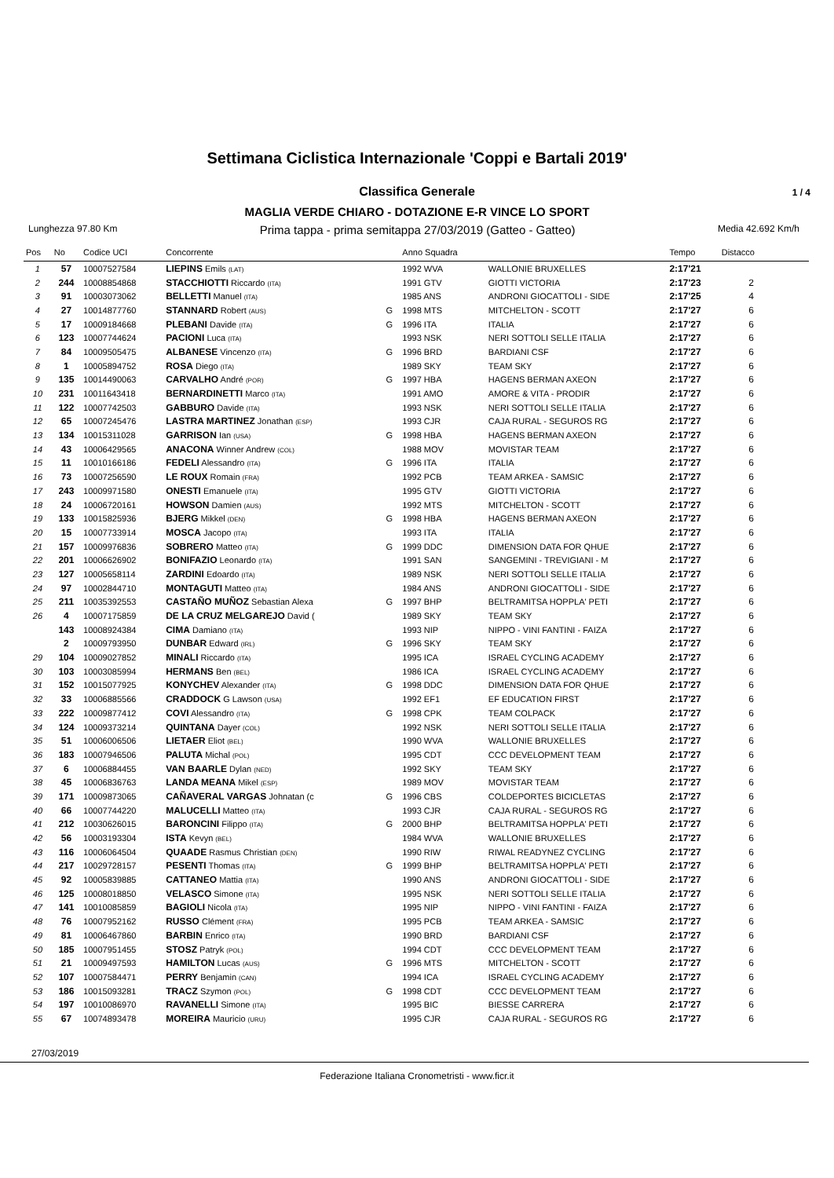Settimana Ciclistica Internazionale 'Coppi e Bartali 2019'
Classifica Generale 1 / 4
MAGLIA VERDE CHIARO - DOTAZIONE E-R VINCE LO SPORT
Lunghezza 97.80 Km
Prima tappa - prima semitappa 27/03/2019 (Gatteo - Gatteo)
Media 42.692 Km/h
| Pos | No | Codice UCI | Concorrente | | Anno Squadra | | Tempo | Distacco |
| --- | --- | --- | --- | --- | --- | --- | --- | --- |
| 1 | 57 | 10007527584 | LIEPINS Emils (LAT) | | 1992 WVA | WALLONIE BRUXELLES | 2:17'21 | |
| 2 | 244 | 10008854868 | STACCHIOTTI Riccardo (ITA) | | 1991 GTV | GIOTTI VICTORIA | 2:17'23 | 2 |
| 3 | 91 | 10003073062 | BELLETTI Manuel (ITA) | | 1985 ANS | ANDRONI GIOCATTOLI - SIDE | 2:17'25 | 4 |
| 4 | 27 | 10014877760 | STANNARD Robert (AUS) | G | 1998 MTS | MITCHELTON - SCOTT | 2:17'27 | 6 |
| 5 | 17 | 10009184668 | PLEBANI Davide (ITA) | G | 1996 ITA | ITALIA | 2:17'27 | 6 |
| 6 | 123 | 10007744624 | PACIONI Luca (ITA) | | 1993 NSK | NERI SOTTOLI SELLE ITALIA | 2:17'27 | 6 |
| 7 | 84 | 10009505475 | ALBANESE Vincenzo (ITA) | G | 1996 BRD | BARDIANI CSF | 2:17'27 | 6 |
| 8 | 1 | 10005894752 | ROSA Diego (ITA) | | 1989 SKY | TEAM SKY | 2:17'27 | 6 |
| 9 | 135 | 10014490063 | CARVALHO André (POR) | G | 1997 HBA | HAGENS BERMAN AXEON | 2:17'27 | 6 |
| 10 | 231 | 10011643418 | BERNARDINETTI Marco (ITA) | | 1991 AMO | AMORE & VITA - PRODIR | 2:17'27 | 6 |
| 11 | 122 | 10007742503 | GABBURO Davide (ITA) | | 1993 NSK | NERI SOTTOLI SELLE ITALIA | 2:17'27 | 6 |
| 12 | 65 | 10007245476 | LASTRA MARTINEZ Jonathan (ESP) | | 1993 CJR | CAJA RURAL - SEGUROS RG | 2:17'27 | 6 |
| 13 | 134 | 10015311028 | GARRISON Ian (USA) | G | 1998 HBA | HAGENS BERMAN AXEON | 2:17'27 | 6 |
| 14 | 43 | 10006429565 | ANACONA Winner Andrew (COL) | | 1988 MOV | MOVISTAR TEAM | 2:17'27 | 6 |
| 15 | 11 | 10010166186 | FEDELI Alessandro (ITA) | G | 1996 ITA | ITALIA | 2:17'27 | 6 |
| 16 | 73 | 10007256590 | LE ROUX Romain (FRA) | | 1992 PCB | TEAM ARKEA - SAMSIC | 2:17'27 | 6 |
| 17 | 243 | 10009971580 | ONESTI Emanuele (ITA) | | 1995 GTV | GIOTTI VICTORIA | 2:17'27 | 6 |
| 18 | 24 | 10006720161 | HOWSON Damien (AUS) | | 1992 MTS | MITCHELTON - SCOTT | 2:17'27 | 6 |
| 19 | 133 | 10015825936 | BJERG Mikkel (DEN) | G | 1998 HBA | HAGENS BERMAN AXEON | 2:17'27 | 6 |
| 20 | 15 | 10007733914 | MOSCA Jacopo (ITA) | | 1993 ITA | ITALIA | 2:17'27 | 6 |
| 21 | 157 | 10009976836 | SOBRERO Matteo (ITA) | G | 1999 DDC | DIMENSION DATA FOR QHUE | 2:17'27 | 6 |
| 22 | 201 | 10006626902 | BONIFAZIO Leonardo (ITA) | | 1991 SAN | SANGEMINI - TREVIGIANI - M | 2:17'27 | 6 |
| 23 | 127 | 10005658114 | ZARDINI Edoardo (ITA) | | 1989 NSK | NERI SOTTOLI SELLE ITALIA | 2:17'27 | 6 |
| 24 | 97 | 10002844710 | MONTAGUTI Matteo (ITA) | | 1984 ANS | ANDRONI GIOCATTOLI - SIDE | 2:17'27 | 6 |
| 25 | 211 | 10035392553 | CASTAÑO MUÑOZ Sebastian Alexa | G | 1997 BHP | BELTRAMITSA HOPPLA' PETI | 2:17'27 | 6 |
| 26 | 4 | 10007175859 | DE LA CRUZ MELGAREJO David ( | | 1989 SKY | TEAM SKY | 2:17'27 | 6 |
| | 143 | 10008924384 | CIMA Damiano (ITA) | | 1993 NIP | NIPPO - VINI FANTINI - FAIZA | 2:17'27 | 6 |
| | 2 | 10009793950 | DUNBAR Edward (IRL) | G | 1996 SKY | TEAM SKY | 2:17'27 | 6 |
| 29 | 104 | 10009027852 | MINALI Riccardo (ITA) | | 1995 ICA | ISRAEL CYCLING ACADEMY | 2:17'27 | 6 |
| 30 | 103 | 10003085994 | HERMANS Ben (BEL) | | 1986 ICA | ISRAEL CYCLING ACADEMY | 2:17'27 | 6 |
| 31 | 152 | 10015077925 | KONYCHEV Alexander (ITA) | G | 1998 DDC | DIMENSION DATA FOR QHUE | 2:17'27 | 6 |
| 32 | 33 | 10006885566 | CRADDOCK G Lawson (USA) | | 1992 EF1 | EF EDUCATION FIRST | 2:17'27 | 6 |
| 33 | 222 | 10009877412 | COVI Alessandro (ITA) | G | 1998 CPK | TEAM COLPACK | 2:17'27 | 6 |
| 34 | 124 | 10009373214 | QUINTANA Dayer (COL) | | 1992 NSK | NERI SOTTOLI SELLE ITALIA | 2:17'27 | 6 |
| 35 | 51 | 10006006506 | LIETAER Eliot (BEL) | | 1990 WVA | WALLONIE BRUXELLES | 2:17'27 | 6 |
| 36 | 183 | 10007946506 | PALUTA Michal (POL) | | 1995 CDT | CCC DEVELOPMENT TEAM | 2:17'27 | 6 |
| 37 | 6 | 10006884455 | VAN BAARLE Dylan (NED) | | 1992 SKY | TEAM SKY | 2:17'27 | 6 |
| 38 | 45 | 10006836763 | LANDA MEANA Mikel (ESP) | | 1989 MOV | MOVISTAR TEAM | 2:17'27 | 6 |
| 39 | 171 | 10009873065 | CAÑAVERAL VARGAS Johnatan (c | G | 1996 CBS | COLDEPORTES BICICLETAS | 2:17'27 | 6 |
| 40 | 66 | 10007744220 | MALUCELLI Matteo (ITA) | | 1993 CJR | CAJA RURAL - SEGUROS RG | 2:17'27 | 6 |
| 41 | 212 | 10030626015 | BARONCINI Filippo (ITA) | G | 2000 BHP | BELTRAMITSA HOPPLA' PETI | 2:17'27 | 6 |
| 42 | 56 | 10003193304 | ISTA Kevyn (BEL) | | 1984 WVA | WALLONIE BRUXELLES | 2:17'27 | 6 |
| 43 | 116 | 10006064504 | QUAADE Rasmus Christian (DEN) | | 1990 RIW | RIWAL READYNEZ CYCLING | 2:17'27 | 6 |
| 44 | 217 | 10029728157 | PESENTI Thomas (ITA) | G | 1999 BHP | BELTRAMITSA HOPPLA' PETI | 2:17'27 | 6 |
| 45 | 92 | 10005839885 | CATTANEO Mattia (ITA) | | 1990 ANS | ANDRONI GIOCATTOLI - SIDE | 2:17'27 | 6 |
| 46 | 125 | 10008018850 | VELASCO Simone (ITA) | | 1995 NSK | NERI SOTTOLI SELLE ITALIA | 2:17'27 | 6 |
| 47 | 141 | 10010085859 | BAGIOLI Nicola (ITA) | | 1995 NIP | NIPPO - VINI FANTINI - FAIZA | 2:17'27 | 6 |
| 48 | 76 | 10007952162 | RUSSO Clément (FRA) | | 1995 PCB | TEAM ARKEA - SAMSIC | 2:17'27 | 6 |
| 49 | 81 | 10006467860 | BARBIN Enrico (ITA) | | 1990 BRD | BARDIANI CSF | 2:17'27 | 6 |
| 50 | 185 | 10007951455 | STOSZ Patryk (POL) | | 1994 CDT | CCC DEVELOPMENT TEAM | 2:17'27 | 6 |
| 51 | 21 | 10009497593 | HAMILTON Lucas (AUS) | G | 1996 MTS | MITCHELTON - SCOTT | 2:17'27 | 6 |
| 52 | 107 | 10007584471 | PERRY Benjamin (CAN) | | 1994 ICA | ISRAEL CYCLING ACADEMY | 2:17'27 | 6 |
| 53 | 186 | 10015093281 | TRACZ Szymon (POL) | G | 1998 CDT | CCC DEVELOPMENT TEAM | 2:17'27 | 6 |
| 54 | 197 | 10010086970 | RAVANELLI Simone (ITA) | | 1995 BIC | BIESSE CARRERA | 2:17'27 | 6 |
| 55 | 67 | 10074893478 | MOREIRA Mauricio (URU) | | 1995 CJR | CAJA RURAL - SEGUROS RG | 2:17'27 | 6 |
27/03/2019
Federazione Italiana Cronometristi - www.ficr.it